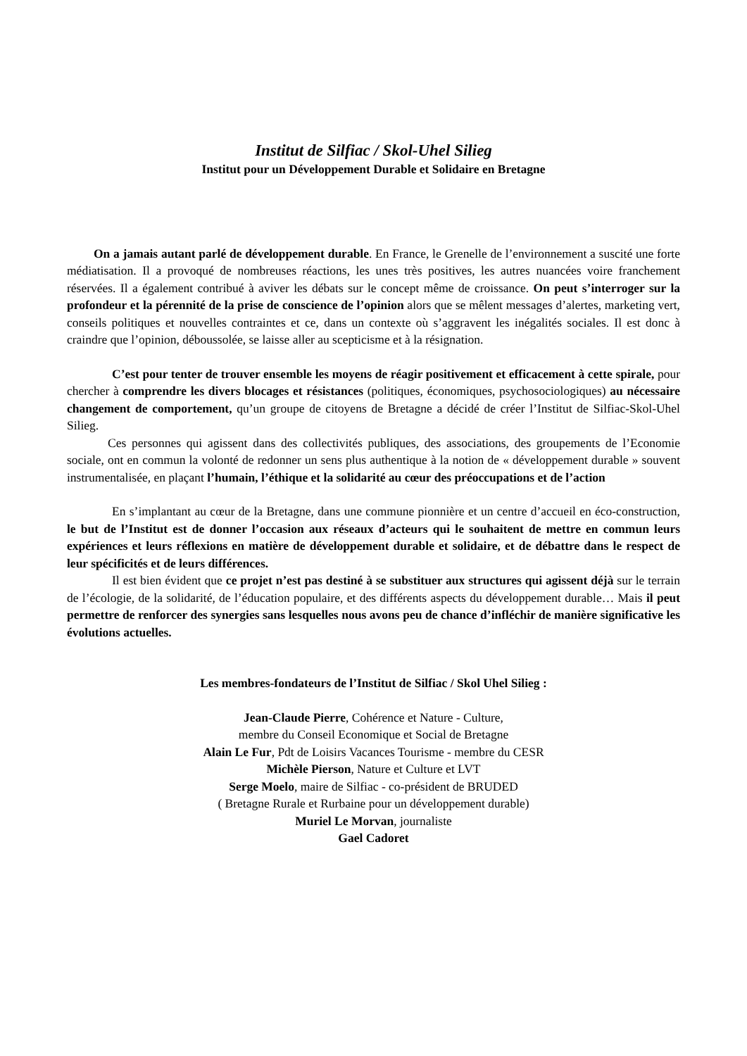Institut de Silfiac / Skol-Uhel Silieg
Institut pour un Développement Durable et Solidaire en Bretagne
On a jamais autant parlé de développement durable. En France, le Grenelle de l’environnement a suscité une forte médiatisation. Il a provoqué de nombreuses réactions, les unes très positives, les autres nuancées voire franchement réservées. Il a également contribué à aviver les débats sur le concept même de croissance. On peut s’interroger sur la profondeur et la pérennité de la prise de conscience de l’opinion alors que se mêlent messages d’alertes, marketing vert, conseils politiques et nouvelles contraintes et ce, dans un contexte où s’aggravent les inégalités sociales. Il est donc à craindre que l’opinion, déboussolée, se laisse aller au scepticisme et à la résignation.
C’est pour tenter de trouver ensemble les moyens de réagir positivement et efficacement à cette spirale, pour chercher à comprendre les divers blocages et résistances (politiques, économiques, psychosociologiques) au nécessaire changement de comportement, qu’un groupe de citoyens de Bretagne a décidé de créer l’Institut de Silfiac-Skol-Uhel Silieg.
Ces personnes qui agissent dans des collectivités publiques, des associations, des groupements de l’Economie sociale, ont en commun la volonté de redonner un sens plus authentique à la notion de « développement durable » souvent instrumentalisée, en plaçant l’humain, l’éthique et la solidarité au cœur des préoccupations et de l’action
En s’implantant au cœur de la Bretagne, dans une commune pionnière et un centre d’accueil en éco-construction, le but de l’Institut est de donner l’occasion aux réseaux d’acteurs qui le souhaitent de mettre en commun leurs expériences et leurs réflexions en matière de développement durable et solidaire, et de débattre dans le respect de leur spécificités et de leurs différences.
Il est bien évident que ce projet n’est pas destiné à se substituer aux structures qui agissent déjà sur le terrain de l’écologie, de la solidarité, de l’éducation populaire, et des différents aspects du développement durable… Mais il peut permettre de renforcer des synergies sans lesquelles nous avons peu de chance d’infléchir de manière significative les évolutions actuelles.
Les membres-fondateurs de l’Institut de Silfiac / Skol Uhel Silieg :
Jean-Claude Pierre, Cohérence et Nature - Culture,
membre du Conseil Economique et Social de Bretagne
Alain Le Fur, Pdt de Loisirs Vacances Tourisme - membre du CESR
Michèle Pierson, Nature et Culture et LVT
Serge Moelo, maire de Silfiac - co-président de BRUDED
( Bretagne Rurale et Rurbaine pour un développement durable)
Muriel Le Morvan, journaliste
Gael Cadoret